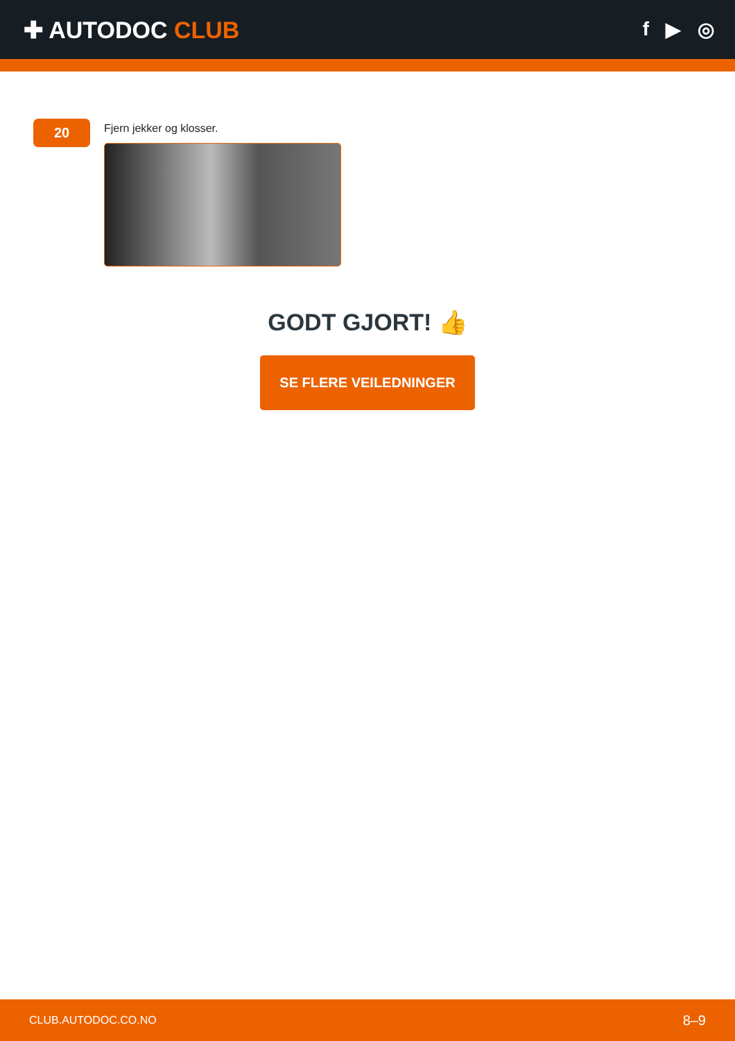✚ AUTODOC CLUB
f ▶ ◎
20
Fjern jekker og klosser.
GODT GJORT! 👍
SE FLERE VEILEDNINGER
CLUB.AUTODOC.CO.NO 8–9